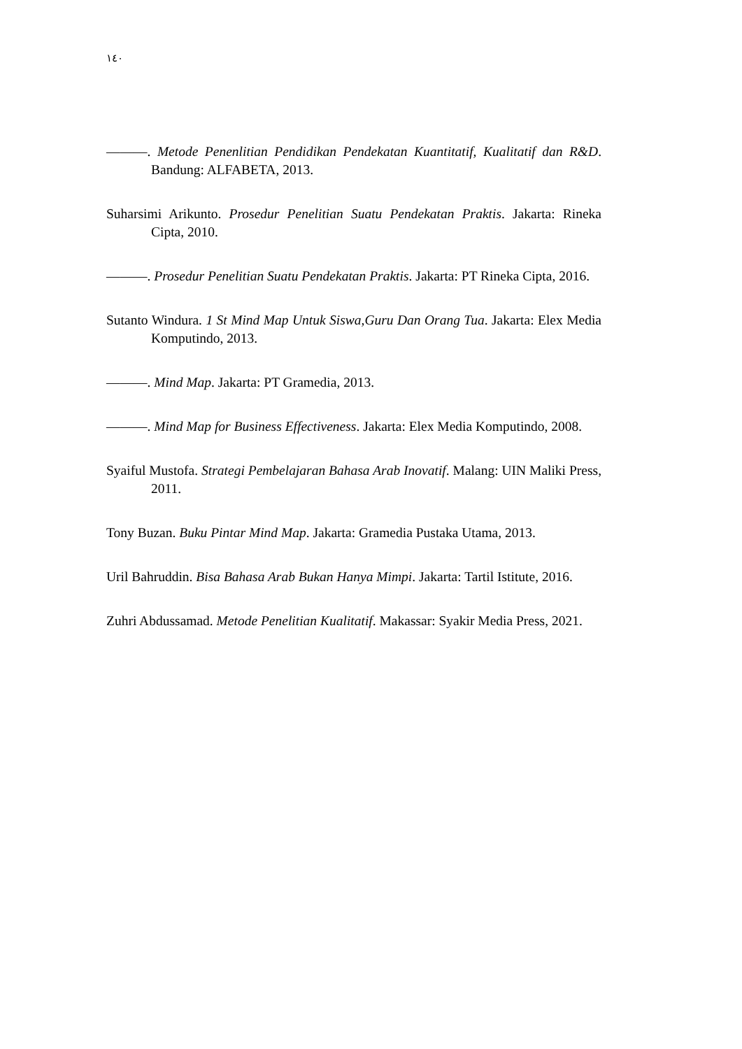١٤٠
———. Metode Penenlitian Pendidikan Pendekatan Kuantitatif, Kualitatif dan R&D. Bandung: ALFABETA, 2013.
Suharsimi Arikunto. Prosedur Penelitian Suatu Pendekatan Praktis. Jakarta: Rineka Cipta, 2010.
———. Prosedur Penelitian Suatu Pendekatan Praktis. Jakarta: PT Rineka Cipta, 2016.
Sutanto Windura. 1 St Mind Map Untuk Siswa,Guru Dan Orang Tua. Jakarta: Elex Media Komputindo, 2013.
———. Mind Map. Jakarta: PT Gramedia, 2013.
———. Mind Map for Business Effectiveness. Jakarta: Elex Media Komputindo, 2008.
Syaiful Mustofa. Strategi Pembelajaran Bahasa Arab Inovatif. Malang: UIN Maliki Press, 2011.
Tony Buzan. Buku Pintar Mind Map. Jakarta: Gramedia Pustaka Utama, 2013.
Uril Bahruddin. Bisa Bahasa Arab Bukan Hanya Mimpi. Jakarta: Tartil Istitute, 2016.
Zuhri Abdussamad. Metode Penelitian Kualitatif. Makassar: Syakir Media Press, 2021.